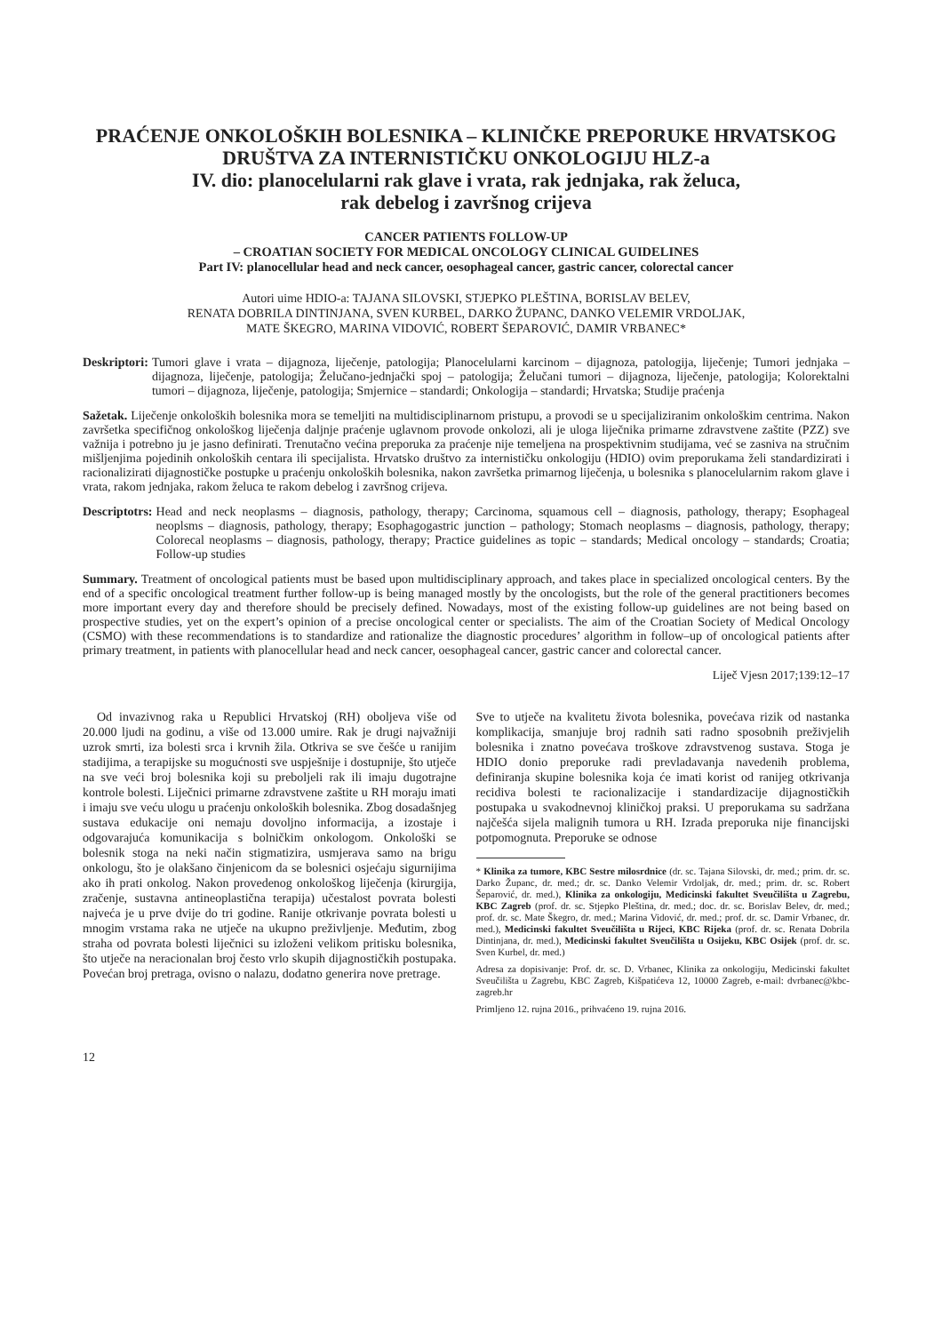PRAĆENJE ONKOLOŠKIH BOLESNIKA – KLINIČKE PREPORUKE HRVATSKOG DRUŠTVA ZA INTERNISTIČKU ONKOLOGIJU HLZ-a
IV. dio: planocelularni rak glave i vrata, rak jednjaka, rak želuca,
rak debelog i završnog crijeva
CANCER PATIENTS FOLLOW-UP
– CROATIAN SOCIETY FOR MEDICAL ONCOLOGY CLINICAL GUIDELINES
Part IV: planocellular head and neck cancer, oesophageal cancer, gastric cancer, colorectal cancer
Autori uime HDIO-a: TAJANA SILOVSKI, STJEPKO PLEŠTINA, BORISLAV BELEV,
RENATA DOBRILA DINTINJANA, SVEN KURBEL, DARKO ŽUPANC, DANKO VELEMIR VRDOLJAK,
MATE ŠKEGRO, MARINA VIDOVIĆ, ROBERT ŠEPAROVIĆ, DAMIR VRBANEC*
Deskriptori: Tumori glave i vrata – dijagnoza, liječenje, patologija; Planocelularni karcinom – dijagnoza, patologija, liječenje; Tumori jednjaka – dijagnoza, liječenje, patologija; Želučano-jednjački spoj – patologija; Želučani tumori – dijagnoza, liječenje, patologija; Kolorektalni tumori – dijagnoza, liječenje, patologija; Smjernice – standardi; Onkologija – standardi; Hrvatska; Studije praćenja
Sažetak. Liječenje onkoloških bolesnika mora se temeljiti na multidisciplinarnom pristupu, a provodi se u specijaliziranim onkološkim centrima. Nakon završetka specifičnog onkološkog liječenja daljnje praćenje uglavnom provode onkolozi, ali je uloga liječnika primarne zdravstvene zaštite (PZZ) sve važnija i potrebno ju je jasno definirati. Trenutačno većina preporuka za praćenje nije temeljena na prospektivnim studijama, već se zasniva na stručnim mišljenjima pojedinih onkoloških centara ili specijalista. Hrvatsko društvo za internističku onkologiju (HDIO) ovim preporukama želi standardizirati i racionalizirati dijagnostičke postupke u praćenju onkoloških bolesnika, nakon završetka primarnog liječenja, u bolesnika s planocelularnim rakom glave i vrata, rakom jednjaka, rakom želuca te rakom debelog i završnog crijeva.
Descriptotrs: Head and neck neoplasms – diagnosis, pathology, therapy; Carcinoma, squamous cell – diagnosis, pathology, therapy; Esophageal neoplsms – diagnosis, pathology, therapy; Esophagogastric junction – pathology; Stomach neoplasms – diagnosis, pathology, therapy; Colorecal neoplasms – diagnosis, pathology, therapy; Practice guidelines as topic – standards; Medical oncology – standards; Croatia; Follow-up studies
Summary. Treatment of oncological patients must be based upon multidisciplinary approach, and takes place in specialized oncological centers. By the end of a specific oncological treatment further follow-up is being managed mostly by the oncologists, but the role of the general practitioners becomes more important every day and therefore should be precisely defined. Nowadays, most of the existing follow-up guidelines are not being based on prospective studies, yet on the expert’s opinion of a precise oncological center or specialists. The aim of the Croatian Society of Medical Oncology (CSMO) with these recommendations is to standardize and rationalize the diagnostic procedures’ algorithm in follow–up of oncological patients after primary treatment, in patients with planocellular head and neck cancer, oesophageal cancer, gastric cancer and colorectal cancer.
Liječ Vjesn 2017;139:12–17
Od invazivnog raka u Republici Hrvatskoj (RH) oboljeva više od 20.000 ljudi na godinu, a više od 13.000 umire. Rak je drugi najvažniji uzrok smrti, iza bolesti srca i krvnih žila. Otkriva se sve češće u ranijim stadijima, a terapijske su mogućnosti sve uspješnije i dostupnije, što utječe na sve veći broj bolesnika koji su preboljeli rak ili imaju dugotrajne kontrole bolesti. Liječnici primarne zdravstvene zaštite u RH moraju imati i imaju sve veću ulogu u praćenju onkoloških bolesnika. Zbog dosadašnjeg sustava edukacije oni nemaju dovoljno informacija, a izostaje i odgovarajuća komunikacija s bolničkim onkologom. Onkološki se bolesnik stoga na neki način stigmatizira, usmjerava samo na brigu onkologu, što je olakšano činjenicom da se bolesnici osjećaju sigurnijima ako ih prati onkolog. Nakon provedenog onkološkog liječenja (kirurgija, zračenje, sustavna antineoplastična terapija) učestalost povrata bolesti najveća je u prve dvije do tri godine. Ranije otkrivanje povrata bolesti u mnogim vrstama raka ne utječe na ukupno preživljenje. Međutim, zbog straha od povrata bolesti liječnici su izloženi velikom pritisku bolesnika, što utječe na neracionalan broj često vrlo skupih dijagnostičkih postupaka. Povećan broj pretraga, ovisno o nalazu, dodatno generira nove pretrage.
Sve to utječe na kvalitetu života bolesnika, povećava rizik od nastanka komplikacija, smanjuje broj radnih sati radno sposobnih preživjelih bolesnika i znatno povećava troškove zdravstvenog sustava. Stoga je HDIO donio preporuke radi prevladavanja navedenih problema, definiranja skupine bolesnika koja će imati korist od ranijeg otkrivanja recidiva bolesti te racionalizacije i standardizacije dijagnostičkih postupaka u svakodnevnoj kliničkoj praksi. U preporukama su sadržana najčešća sijela malignih tumora u RH. Izrada preporuka nije financijski potpomognuta. Preporuke se odnose
* Klinika za tumore, KBC Sestre milosrdnice (dr. sc. Tajana Silovski, dr. med.; prim. dr. sc. Darko Županc, dr. med.; dr. sc. Danko Velemir Vrdoljak, dr. med.; prim. dr. sc. Robert Šeparović, dr. med.), Klinika za onkologiju, Medicinski fakultet Sveučilišta u Zagrebu, KBC Zagreb (prof. dr. sc. Stjepko Pleština, dr. med.; doc. dr. sc. Borislav Belev, dr. med.; prof. dr. sc. Mate Škegro, dr. med.; Marina Vidović, dr. med.; prof. dr. sc. Damir Vrbanec, dr. med.), Medicinski fakultet Sveučilišta u Rijeci, KBC Rijeka (prof. dr. sc. Renata Dobrila Dintinjana, dr. med.), Medicinski fakultet Sveučilišta u Osijeku, KBC Osijek (prof. dr. sc. Sven Kurbel, dr. med.)
Adresa za dopisivanje: Prof. dr. sc. D. Vrbanec, Klinika za onkologiju, Medicinski fakultet Sveučilišta u Zagrebu, KBC Zagreb, Kišpatićeva 12, 10000 Zagreb, e-mail: dvrbanec@kbc-zagreb.hr
Primljeno 12. rujna 2016., prihvaćeno 19. rujna 2016.
12